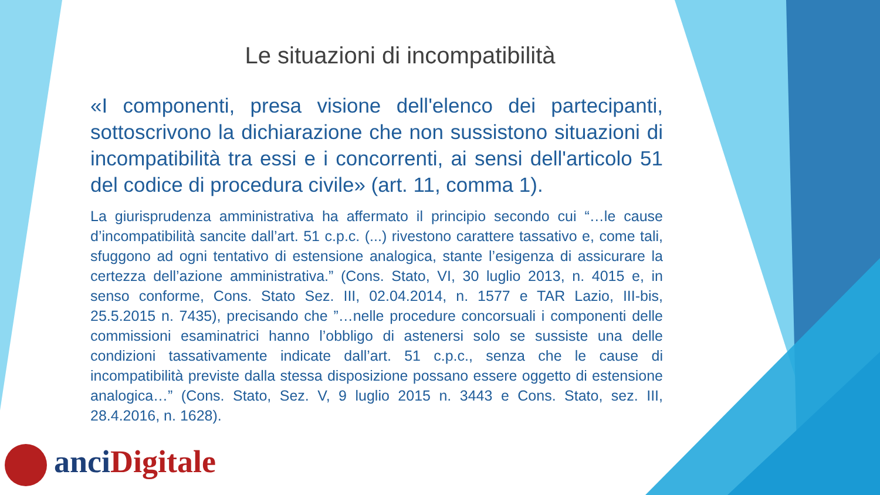Le situazioni di incompatibilità
«I componenti, presa visione dell'elenco dei partecipanti, sottoscrivono la dichiarazione che non sussistono situazioni di incompatibilità tra essi e i concorrenti, ai sensi dell'articolo 51 del codice di procedura civile» (art. 11, comma 1).
La giurisprudenza amministrativa ha affermato il principio secondo cui “…le cause d’incompatibilità sancite dall’art. 51 c.p.c. (...) rivestono carattere tassativo e, come tali, sfuggono ad ogni tentativo di estensione analogica, stante l’esigenza di assicurare la certezza dell’azione amministrativa.” (Cons. Stato, VI, 30 luglio 2013, n. 4015 e, in senso conforme, Cons. Stato Sez. III, 02.04.2014, n. 1577 e TAR Lazio, III-bis, 25.5.2015 n. 7435), precisando che ”…nelle procedure concorsuali i componenti delle commissioni esaminatrici hanno l’obbligo di astenersi solo se sussiste una delle condizioni tassativamente indicate dall’art. 51 c.p.c., senza che le cause di incompatibilità previste dalla stessa disposizione possano essere oggetto di estensione analogica…” (Cons. Stato, Sez. V, 9 luglio 2015 n. 3443 e Cons. Stato, sez. III, 28.4.2016, n. 1628).
anci Digitale